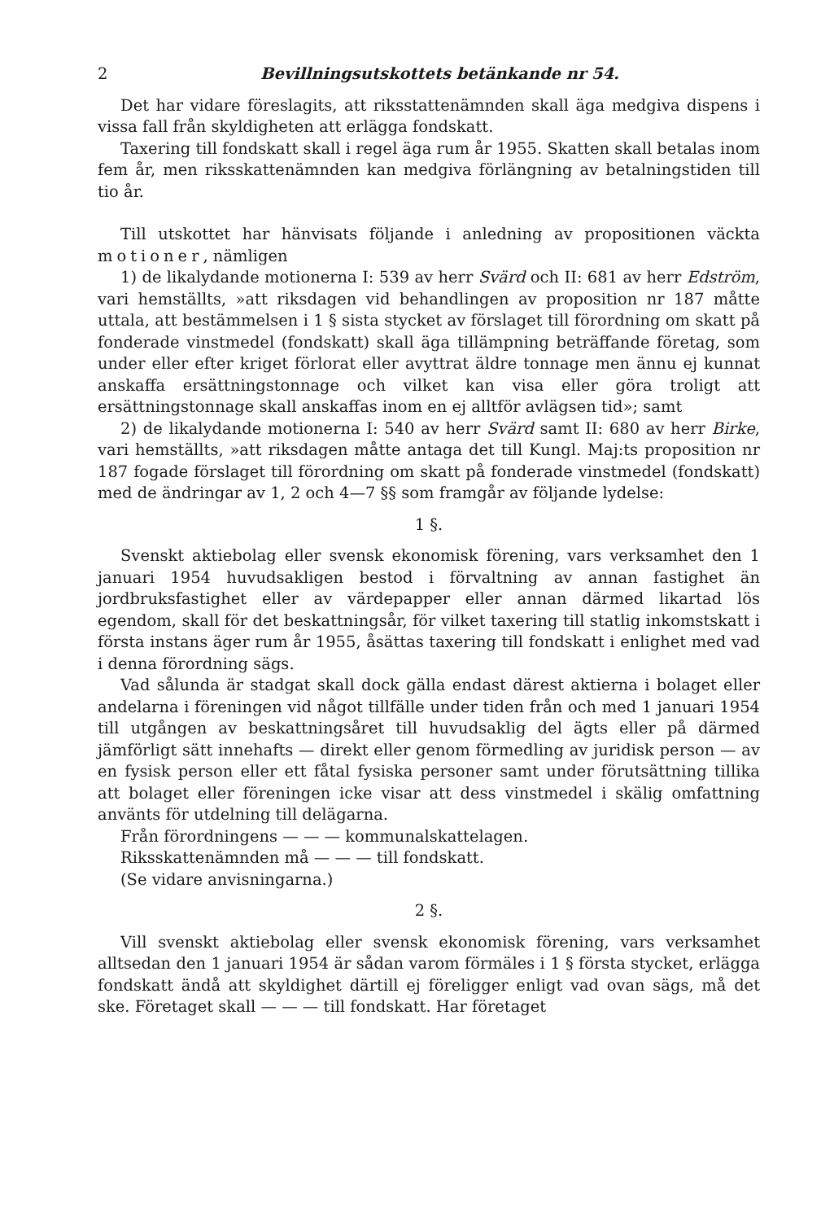2 Bevillningsutskottets betänkande nr 54.
Det har vidare föreslagits, att riksstattenämnden skall äga medgiva dispens i vissa fall från skyldigheten att erlägga fondskatt.
Taxering till fondskatt skall i regel äga rum år 1955. Skatten skall betalas inom fem år, men riksskattenämnden kan medgiva förlängning av betalningstiden till tio år.
Till utskottet har hänvisats följande i anledning av propositionen väckta motioner, nämligen
1) de likalydande motionerna I: 539 av herr Svärd och II: 681 av herr Edström, vari hemställts, »att riksdagen vid behandlingen av proposition nr 187 måtte uttala, att bestämmelsen i 1 § sista stycket av förslaget till förordning om skatt på fonderade vinstmedel (fondskatt) skall äga tillämpning beträffande företag, som under eller efter kriget förlorat eller avyttrat äldre tonnage men ännu ej kunnat anskaffa ersättningstonnage och vilket kan visa eller göra troligt att ersättningstonnage skall anskaffas inom en ej alltför avlägsen tid»; samt
2) de likalydande motionerna I: 540 av herr Svärd samt II: 680 av herr Birke, vari hemställts, »att riksdagen måtte antaga det till Kungl. Maj:ts proposition nr 187 fogade förslaget till förordning om skatt på fonderade vinstmedel (fondskatt) med de ändringar av 1, 2 och 4—7 §§ som framgår av följande lydelse:
1 §.
Svenskt aktiebolag eller svensk ekonomisk förening, vars verksamhet den 1 januari 1954 huvudsakligen bestod i förvaltning av annan fastighet än jordbruksfastighet eller av värdepapper eller annan därmed likartad lös egendom, skall för det beskattningsår, för vilket taxering till statlig inkomstskatt i första instans äger rum år 1955, åsättas taxering till fondskatt i enlighet med vad i denna förordning sägs.
Vad sålunda är stadgat skall dock gälla endast därest aktierna i bolaget eller andelarna i föreningen vid något tillfälle under tiden från och med 1 januari 1954 till utgången av beskattningsåret till huvudsaklig del ägts eller på därmed jämförligt sätt innehafts — direkt eller genom förmedling av juridisk person — av en fysisk person eller ett fåtal fysiska personer samt under förutsättning tillika att bolaget eller föreningen icke visar att dess vinstmedel i skälig omfattning använts för utdelning till delägarna.
Från förordningens — — — kommunalskattelagen.
Riksskattenämnden må — — — till fondskatt.
(Se vidare anvisningarna.)
2 §.
Vill svenskt aktiebolag eller svensk ekonomisk förening, vars verksamhet alltsedan den 1 januari 1954 är sådan varom förmäles i 1 § första stycket, erlägga fondskatt ändå att skyldighet därtill ej föreligger enligt vad ovan sägs, må det ske. Företaget skall — — — till fondskatt. Har företaget